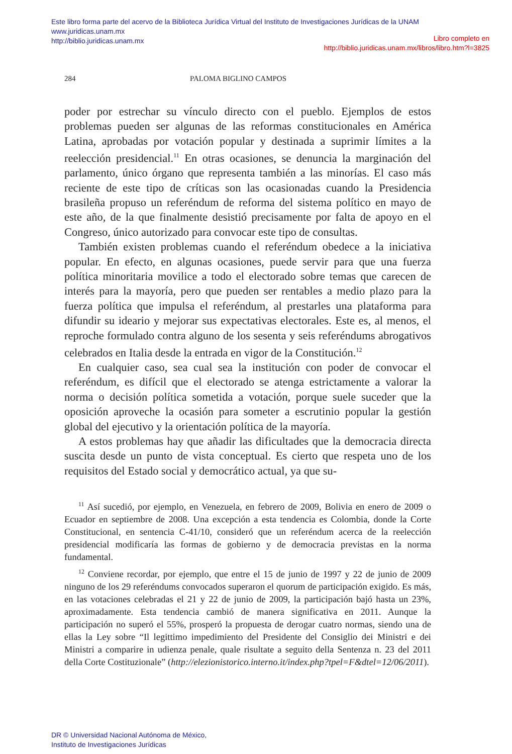Este libro forma parte del acervo de la Biblioteca Jurídica Virtual del Instituto de Investigaciones Jurídicas de la UNAM
www.juridicas.unam.mx
http://biblio.juridicas.unam.mx
Libro completo en
http://biblio.juridicas.unam.mx/libros/libro.htm?l=3825
284 PALOMA BIGLINO CAMPOS
poder por estrechar su vínculo directo con el pueblo. Ejemplos de estos problemas pueden ser algunas de las reformas constitucionales en América Latina, aprobadas por votación popular y destinada a suprimir límites a la reelección presidencial.<sup>11</sup> En otras ocasiones, se denuncia la marginación del parlamento, único órgano que representa también a las minorías. El caso más reciente de este tipo de críticas son las ocasionadas cuando la Presidencia brasileña propuso un referéndum de reforma del sistema político en mayo de este año, de la que finalmente desistió precisamente por falta de apoyo en el Congreso, único autorizado para convocar este tipo de consultas.
También existen problemas cuando el referéndum obedece a la iniciativa popular. En efecto, en algunas ocasiones, puede servir para que una fuerza política minoritaria movilice a todo el electorado sobre temas que carecen de interés para la mayoría, pero que pueden ser rentables a medio plazo para la fuerza política que impulsa el referéndum, al prestarles una plataforma para difundir su ideario y mejorar sus expectativas electorales. Este es, al menos, el reproche formulado contra alguno de los sesenta y seis referéndums abrogativos celebrados en Italia desde la entrada en vigor de la Constitución.<sup>12</sup>
En cualquier caso, sea cual sea la institución con poder de convocar el referéndum, es difícil que el electorado se atenga estrictamente a valorar la norma o decisión política sometida a votación, porque suele suceder que la oposición aproveche la ocasión para someter a escrutinio popular la gestión global del ejecutivo y la orientación política de la mayoría.
A estos problemas hay que añadir las dificultades que la democracia directa suscita desde un punto de vista conceptual. Es cierto que respeta uno de los requisitos del Estado social y democrático actual, ya que su-
<sup>11</sup> Así sucedió, por ejemplo, en Venezuela, en febrero de 2009, Bolivia en enero de 2009 o Ecuador en septiembre de 2008. Una excepción a esta tendencia es Colombia, donde la Corte Constitucional, en sentencia C-41/10, consideró que un referéndum acerca de la reelección presidencial modificaría las formas de gobierno y de democracia previstas en la norma fundamental.
<sup>12</sup> Conviene recordar, por ejemplo, que entre el 15 de junio de 1997 y 22 de junio de 2009 ninguno de los 29 referéndums convocados superaron el quorum de participación exigido. Es más, en las votaciones celebradas el 21 y 22 de junio de 2009, la participación bajó hasta un 23%, aproximadamente. Esta tendencia cambió de manera significativa en 2011. Aunque la participación no superó el 55%, prosperó la propuesta de derogar cuatro normas, siendo una de ellas la Ley sobre “Il legittimo impedimiento del Presidente del Consiglio dei Ministri e dei Ministri a comparire in udienza penale, quale risultate a seguito della Sentenza n. 23 del 2011 della Corte Costituzionale” (http://elezionistorico.interno.it/index.php?tpel=F&dtel=12/06/2011).
DR © Universidad Nacional Autónoma de México,
Instituto de Investigaciones Jurídicas